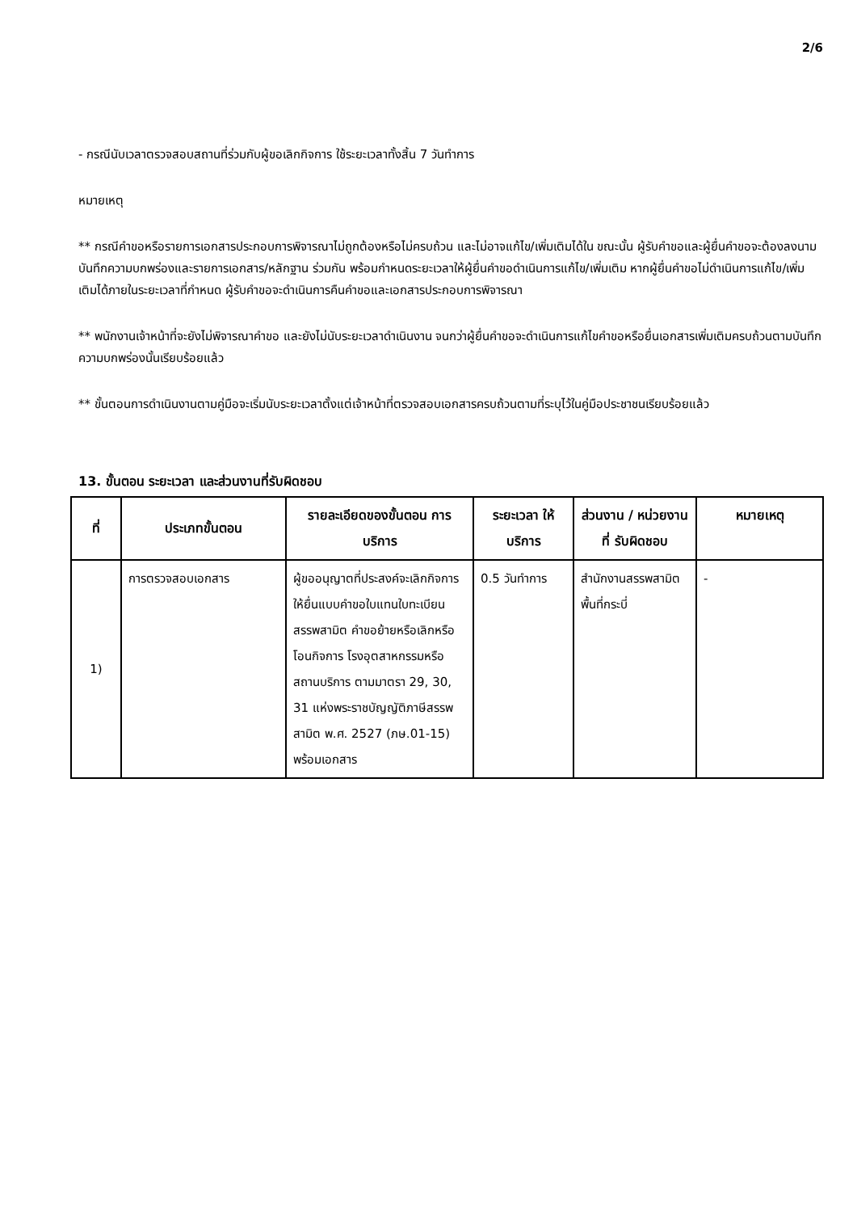2/6
- กรณีนับเวลาตรวจสอบสถานที่ร่วมกับผู้ขอเลิกกิจการ ใช้ระยะเวลาทั้งสิ้น 7 วันทำการ
หมายเหตุ
** กรณีคำขอหรือรายการเอกสารประกอบการพิจารณาไม่ถูกต้องหรือไม่ครบถ้วน และไม่อาจแก้ไข/เพิ่มเติมได้ใน ขณะนั้น ผู้รับคำขอและผู้ยื่นคำขอจะต้องลงนามบันทึกความบกพร่องและรายการเอกสาร/หลักฐาน ร่วมกัน พร้อมกำหนดระยะเวลาให้ผู้ยื่นคำขอดำเนินการแก้ไข/เพิ่มเติม หากผู้ยื่นคำขอไม่ดำเนินการแก้ไข/เพิ่มเติมได้ภายในระยะเวลาที่กำหนด ผู้รับคำขอจะดำเนินการคืนคำขอและเอกสารประกอบการพิจารณา
** พนักงานเจ้าหน้าที่จะยังไม่พิจารณาคำขอ และยังไม่นับระยะเวลาดำเนินงาน จนกว่าผู้ยื่นคำขอจะดำเนินการแก้ไขคำขอหรือยื่นเอกสารเพิ่มเติมครบถ้วนตามบันทึกความบกพร่องนั้นเรียบร้อยแล้ว
** ขั้นตอนการดำเนินงานตามคู่มือจะเริ่มนับระยะเวลาตั้งแต่เจ้าหน้าที่ตรวจสอบเอกสารครบถ้วนตามที่ระบุไว้ในคู่มือประชาชนเรียบร้อยแล้ว
13. ขั้นตอน ระยะเวลา และส่วนงานที่รับผิดชอบ
| ที่ | ประเภทขั้นตอน | รายละเอียดของขั้นตอน การบริการ | ระยะเวลา ให้บริการ | ส่วนงาน / หน่วยงานที่ รับผิดชอบ | หมายเหตุ |
| --- | --- | --- | --- | --- | --- |
| 1) | การตรวจสอบเอกสาร | ผู้ขออนุญาตที่ประสงค์จะเลิกกิจการ ให้ยื่นแบบคำขอใบแทนใบทะเบียนสรรพสามิต คำขอย้ายหรือเลิกหรือโอนกิจการ โรงอุตสาหกรรมหรือสถานบริการ ตามมาตรา 29, 30, 31 แห่งพระราชบัญญัติภาษีสรรพสามิต พ.ศ. 2527 (ภษ.01-15) พร้อมเอกสาร | 0.5 วันทำการ | สำนักงานสรรพสามิตพื้นที่กระบี่ | - |